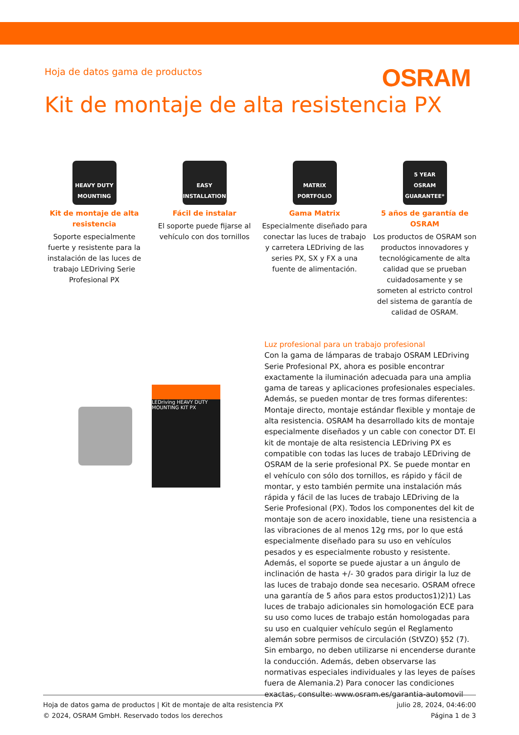Hoja de datos gama de productos
OSRAM
Kit de montaje de alta resistencia PX
HEAVY DUTY MOUNTING
Kit de montaje de alta resistencia
Soporte especialmente fuerte y resistente para la instalación de las luces de trabajo LEDriving Serie Profesional PX
EASY INSTALLATION
Fácil de instalar
El soporte puede fijarse al vehículo con dos tornillos
MATRIX PORTFOLIO
Gama Matrix
Especialmente diseñado para conectar las luces de trabajo y carretera LEDriving de las series PX, SX y FX a una fuente de alimentación.
5 YEAR OSRAM GUARANTEE*
5 años de garantía de OSRAM
Los productos de OSRAM son productos innovadores y tecnológicamente de alta calidad que se prueban cuidadosamente y se someten al estricto control del sistema de garantía de calidad de OSRAM.
LEDriving HEAVY DUTY MOUNTING KIT PX
Luz profesional para un trabajo profesional
Con la gama de lámparas de trabajo OSRAM LEDriving Serie Profesional PX, ahora es posible encontrar exactamente la iluminación adecuada para una amplia gama de tareas y aplicaciones profesionales especiales. Además, se pueden montar de tres formas diferentes: Montaje directo, montaje estándar flexible y montaje de alta resistencia. OSRAM ha desarrollado kits de montaje especialmente diseñados y un cable con conector DT. El kit de montaje de alta resistencia LEDriving PX es compatible con todas las luces de trabajo LEDriving de OSRAM de la serie profesional PX. Se puede montar en el vehículo con sólo dos tornillos, es rápido y fácil de montar, y esto también permite una instalación más rápida y fácil de las luces de trabajo LEDriving de la Serie Profesional (PX). Todos los componentes del kit de montaje son de acero inoxidable, tiene una resistencia a las vibraciones de al menos 12g rms, por lo que está especialmente diseñado para su uso en vehículos pesados y es especialmente robusto y resistente. Además, el soporte se puede ajustar a un ángulo de inclinación de hasta +/- 30 grados para dirigir la luz de las luces de trabajo donde sea necesario. OSRAM ofrece una garantía de 5 años para estos productos1)2)1) Las luces de trabajo adicionales sin homologación ECE para su uso como luces de trabajo están homologadas para su uso en cualquier vehículo según el Reglamento alemán sobre permisos de circulación (StVZO) §52 (7). Sin embargo, no deben utilizarse ni encenderse durante la conducción. Además, deben observarse las normativas especiales individuales y las leyes de países fuera de Alemania.2) Para conocer las condiciones exactas, consulte: www.osram.es/garantia-automovil
Hoja de datos gama de productos | Kit de montaje de alta resistencia PX
© 2024, OSRAM GmbH. Reservado todos los derechos
julio 28, 2024, 04:46:00
Página 1 de 3